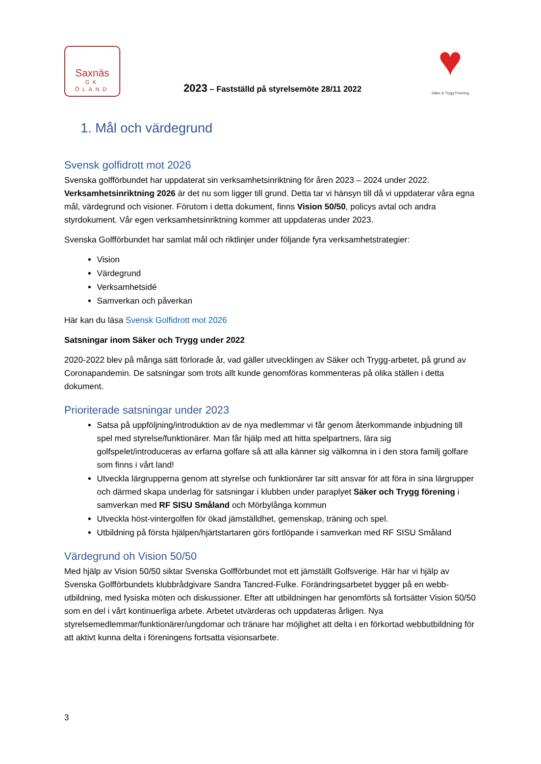Saxnäs
GK
ÖLAND
2023 – Fastställd på styrelsemöte 28/11 2022
♥
Säker & Trygg Förening
1. Mål och värdegrund
Svensk golfidrott mot 2026
Svenska golfförbundet har uppdaterat sin verksamhetsinriktning för åren 2023 – 2024 under 2022. Verksamhetsinriktning 2026 är det nu som ligger till grund. Detta tar vi hänsyn till då vi uppdaterar våra egna mål, värdegrund och visioner. Förutom i detta dokument, finns Vision 50/50, policys avtal och andra styrdokument. Vår egen verksamhetsinriktning kommer att uppdateras under 2023.
Svenska Golfförbundet har samlat mål och riktlinjer under följande fyra verksamhetstrategier:
Vision
Värdegrund
Verksamhetsidé
Samverkan och påverkan
Här kan du läsa Svensk Golfidrott mot 2026
Satsningar inom Säker och Trygg under 2022
2020-2022 blev på många sätt förlorade år, vad gäller utvecklingen av Säker och Trygg-arbetet, på grund av Coronapandemin. De satsningar som trots allt kunde genomföras kommenteras på olika ställen i detta dokument.
Prioriterade satsningar under 2023
Satsa på uppföljning/introduktion av de nya medlemmar vi får genom återkommande inbjudning till spel med styrelse/funktionärer. Man får hjälp med att hitta spelpartners, lära sig golfspelet/introduceras av erfarna golfare så att alla känner sig välkomna in i den stora familj golfare som finns i vårt land!
Utveckla lärgrupperna genom att styrelse och funktionärer tar sitt ansvar för att föra in sina lärgrupper och därmed skapa underlag för satsningar i klubben under paraplyet Säker och Trygg förening i samverkan med RF SISU Småland och Mörbylånga kommun
Utveckla höst-vintergolfen för ökad jämställdhet, gemenskap, träning och spel.
Utbildning på första hjälpen/hjärtstartaren görs fortlöpande i samverkan med RF SISU Småland
Värdegrund oh Vision 50/50
Med hjälp av Vision 50/50 siktar Svenska Golfförbundet mot ett jämställt Golfsverige. Här har vi hjälp av Svenska Golfförbundets klubbrådgivare Sandra Tancred-Fulke. Förändringsarbetet bygger på en webb-utbildning, med fysiska möten och diskussioner. Efter att utbildningen har genomförts så fortsätter Vision 50/50 som en del i vårt kontinuerliga arbete. Arbetet utvärderas och uppdateras årligen. Nya styrelsemedlemmar/funktionärer/ungdomar och tränare har möjlighet att delta i en förkortad webbutbildning för att aktivt kunna delta i föreningens fortsatta visionsarbete.
3